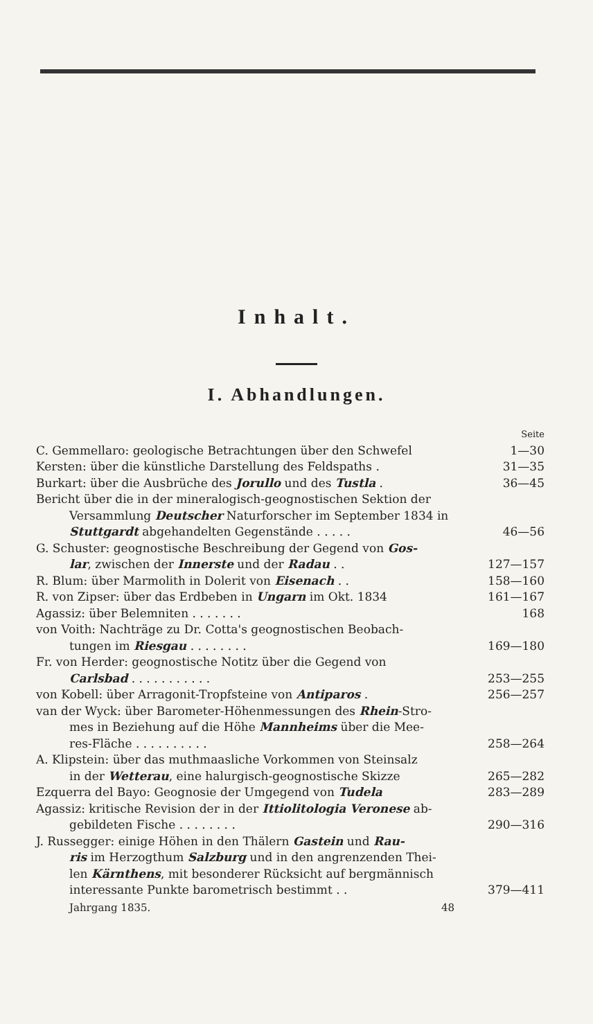Inhalt.
I. Abhandlungen.
Seite
C. Gemmellaro: geologische Betrachtungen über den Schwefel 1—30
Kersten: über die künstliche Darstellung des Feldspaths . 31—35
Burkart: über die Ausbrüche des Jorullo und des Tustla . 36—45
Bericht über die in der mineralogisch-geognostischen Sektion der
Versammlung Deutscher Naturforscher im September 1834 in
Stuttgardt abgehandelten Gegenstände . . . . . 46—56
G. Schuster: geognostische Beschreibung der Gegend von Gos-
lar, zwischen der Innerste und der Radau . . 127—157
R. Blum: über Marmolith in Dolerit von Eisenach . . 158—160
R. von Zipser: über das Erdbeben in Ungarn im Okt. 1834 161—167
Agassiz: über Belemniten . . . . . . . 168
von Voith: Nachträge zu Dr. Cotta's geognostischen Beobach-
tungen im Riesgau . . . . . . . . 169—180
Fr. von Herder: geognostische Notitz über die Gegend von
Carlsbad . . . . . . . . . . . 253—255
von Kobell: über Arragonit-Tropfsteine von Antiparos . 256—257
van der Wyck: über Barometer-Höhenmessungen des Rhein-Stro-
mes in Beziehung auf die Höhe Mannheims über die Mee-
res-Fläche . . . . . . . . . . 258—264
A. Klipstein: über das muthmaasliche Vorkommen von Steinsalz
in der Wetterau, eine halurgisch-geognostische Skizze 265—282
Ezquerra del Bayo: Geognosie der Umgegend von Tudela 283—289
Agassiz: kritische Revision der in der Ittiolitologia Veronese ab-
gebildeten Fische . . . . . . . . 290—316
J. Russegger: einige Höhen in den Thälern Gastein und Rau-
ris im Herzogthum Salzburg und in den angrenzenden Thei-
len Kärnthens, mit besonderer Rücksicht auf bergmännisch
interessante Punkte barometrisch bestimmt . . 379—411
Jahrgang 1835. 48